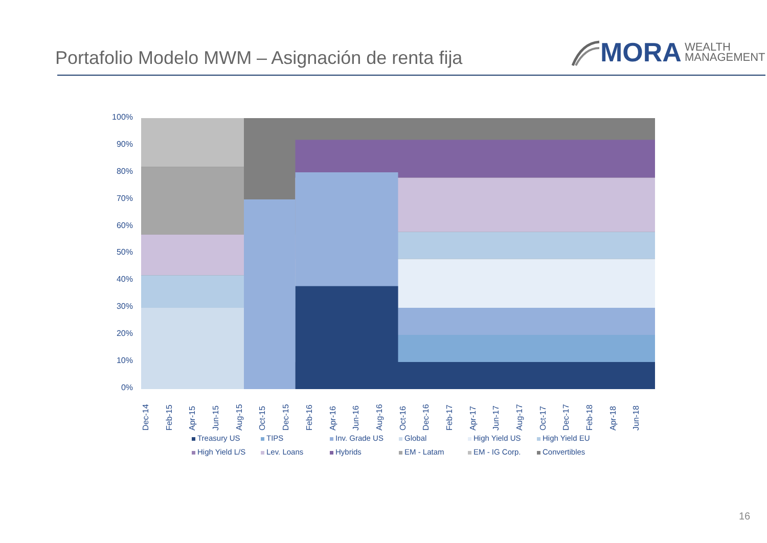Portafolio Modelo MWM – Asignación de renta fija
MORA WEALTH
MANAGEMENT
100%
90%
80%
70%
60%
50%
40%
30%
20%
10%
0%
Dec-14
Feb-15
Apr-15
Jun-15
Aug-15
Oct-15
Dec-15
Feb-16
Apr-16
Jun-16
Aug-16
Oct-16
Dec-16
Feb-17
Apr-17
Jun-17
Aug-17
Oct-17
Dec-17
Feb-18
Apr-18
Jun-18
Treasury US
TIPS
Inv. Grade US
Global
High Yield US
High Yield EU
High Yield L/S
Lev. Loans
Hybrids
EM - Latam
EM - IG Corp.
Convertibles
16